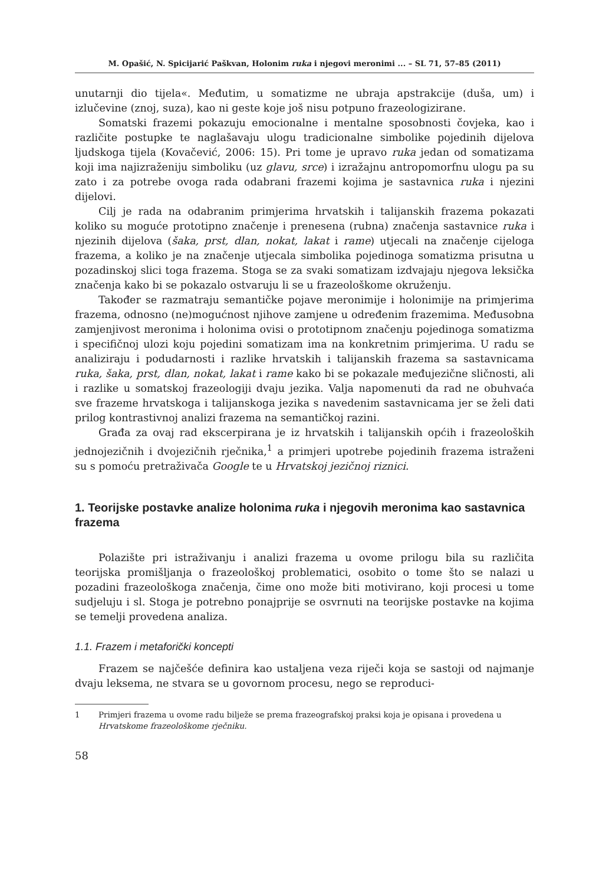M. Opašić, N. Spicijarić Paškvan, Holonim ruka i njegovi meronimi ... – SL 71, 57–85 (2011)
unutarnji dio tijela«. Međutim, u somatizme ne ubraja apstrakcije (duša, um) i izlučevine (znoj, suza), kao ni geste koje još nisu potpuno frazeologizirane.
Somatski frazemi pokazuju emocionalne i mentalne sposobnosti čovjeka, kao i različite postupke te naglašavaju ulogu tradicionalne simbolike pojedinih dijelova ljudskoga tijela (Kovačević, 2006: 15). Pri tome je upravo ruka jedan od somatizama koji ima najizraženiju simboliku (uz glavu, srce) i izražajnu antropomorfnu ulogu pa su zato i za potrebe ovoga rada odabrani frazemi kojima je sastavnica ruka i njezini dijelovi.
Cilj je rada na odabranim primjerima hrvatskih i talijanskih frazema pokazati koliko su moguće prototipno značenje i prenesena (rubna) značenja sastavnice ruka i njezinih dijelova (šaka, prst, dlan, nokat, lakat i rame) utjecali na značenje cijeloga frazema, a koliko je na značenje utjecala simbolika pojedinoga somatizma prisutna u pozadinskoj slici toga frazema. Stoga se za svaki somatizam izdvajaju njegova leksička značenja kako bi se pokazalo ostvaruju li se u frazeološkome okruženju.
Također se razmatraju semantičke pojave meronimije i holonimije na primjerima frazema, odnosno (ne)mogućnost njihove zamjene u određenim frazemima. Međusobna zamjenjivost meronima i holonima ovisi o prototipnom značenju pojedinoga somatizma i specifičnoj ulozi koju pojedini somatizam ima na konkretnim primjerima. U radu se analiziraju i podudarnosti i razlike hrvatskih i talijanskih frazema sa sastavnicama ruka, šaka, prst, dlan, nokat, lakat i rame kako bi se pokazale međujezične sličnosti, ali i razlike u somatskoj frazeologiji dvaju jezika. Valja napomenuti da rad ne obuhvaća sve frazeme hrvatskoga i talijanskoga jezika s navedenim sastavnicama jer se želi dati prilog kontrastivnoj analizi frazema na semantičkoj razini.
Građa za ovaj rad ekscerpirana je iz hrvatskih i talijanskih općih i frazeoloških jednojezičnih i dvojezičnih rječnika,<sup>1</sup> a primjeri upotrebe pojedinih frazema istraženi su s pomoću pretraživača Google te u Hrvatskoj jezičnoj riznici.
1. Teorijske postavke analize holonima ruka i njegovih meronima kao sastavnica frazema
Polazište pri istraživanju i analizi frazema u ovome prilogu bila su različita teorijska promišljanja o frazeološkoj problematici, osobito o tome što se nalazi u pozadini frazeološkoga značenja, čime ono može biti motivirano, koji procesi u tome sudjeluju i sl. Stoga je potrebno ponajprije se osvrnuti na teorijske postavke na kojima se temelji provedena analiza.
1.1. Frazem i metaforički koncepti
Frazem se najčešće definira kao ustaljena veza riječi koja se sastoji od najmanje dvaju leksema, ne stvara se u govornom procesu, nego se reproduci-
1 Primjeri frazema u ovome radu bilježe se prema frazeografskoj praksi koja je opisana i provedena u Hrvatskome frazeološkome rječniku.
58